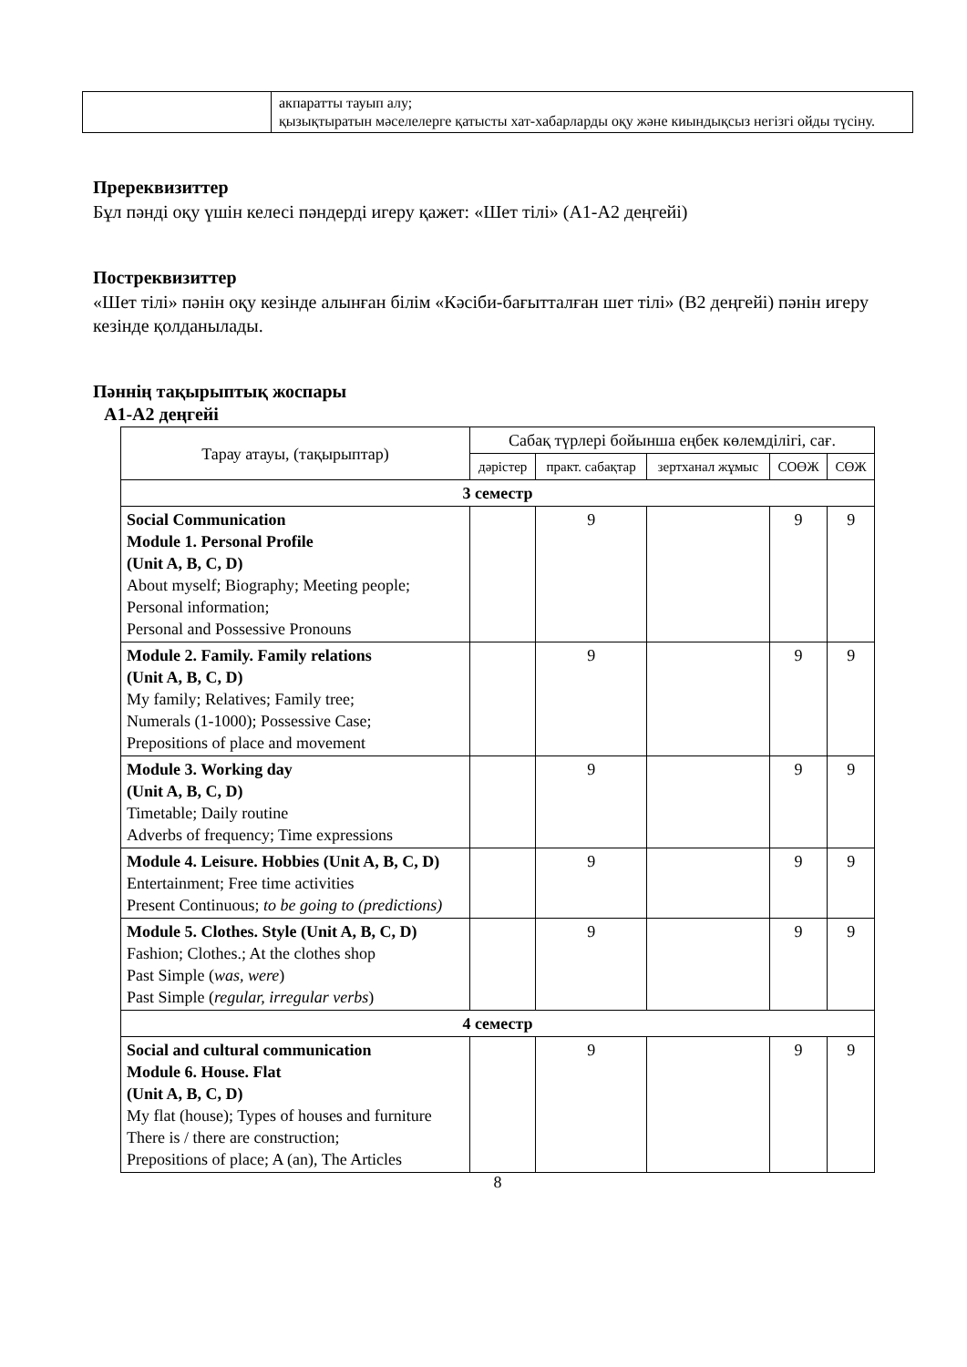| | акпаратты тауып алу; қызықтыратын мәселелерге қатысты хат-хабарларды оқу және киындықсыз негізгі ойды түсіну. |
Пререквизиттер
Бұл пәнді оқу үшін келесі пәндерді игеру қажет: «Шет тілі» (А1-А2 деңгейі)
Постреквизиттер
«Шет тілі» пәнін оқу кезінде алынған білім «Кәсіби-бағытталған шет тілі» (В2 деңгейі) пәнін игеру кезінде қолданылады.
Пәннің тақырыптық жоспары
A1-A2 деңгейі
| Тарау атауы, (тақырыптар) | Сабақ түрлері бойынша еңбек көлемділігі, сағ. | | | | |
| --- | --- | --- | --- | --- | --- |
| | дәрістер | практ. сабақтар | зертханал жұмыс | СОӨЖ | СӨЖ |
| 3 семестр | | | | | |
| Social Communication Module 1. Personal Profile (Unit A, B, C, D) About myself; Biography; Meeting people; Personal information; Personal and Possessive Pronouns | | 9 | | 9 | 9 |
| Module 2. Family. Family relations (Unit A, B, C, D) My family; Relatives; Family tree; Numerals (1-1000); Possessive Case; Prepositions of place and movement | | 9 | | 9 | 9 |
| Module 3. Working day (Unit A, B, C, D) Timetable; Daily routine Adverbs of frequency; Time expressions | | 9 | | 9 | 9 |
| Module 4. Leisure. Hobbies (Unit A, B, C, D) Entertainment; Free time activities Present Continuous; to be going to (predictions) | | 9 | | 9 | 9 |
| Module 5. Clothes. Style (Unit A, B, C, D) Fashion; Clothes.; At the clothes shop Past Simple ( was, were ) Past Simple ( regular, irregular verbs ) | | 9 | | 9 | 9 |
| 4 семестр | | | | | |
| Social and cultural communication Module 6. House. Flat (Unit A, B, C, D) My flat (house); Types of houses and furniture There is / there are construction; Prepositions of place; A (an), The Articles | | 9 | | 9 | 9 |
8